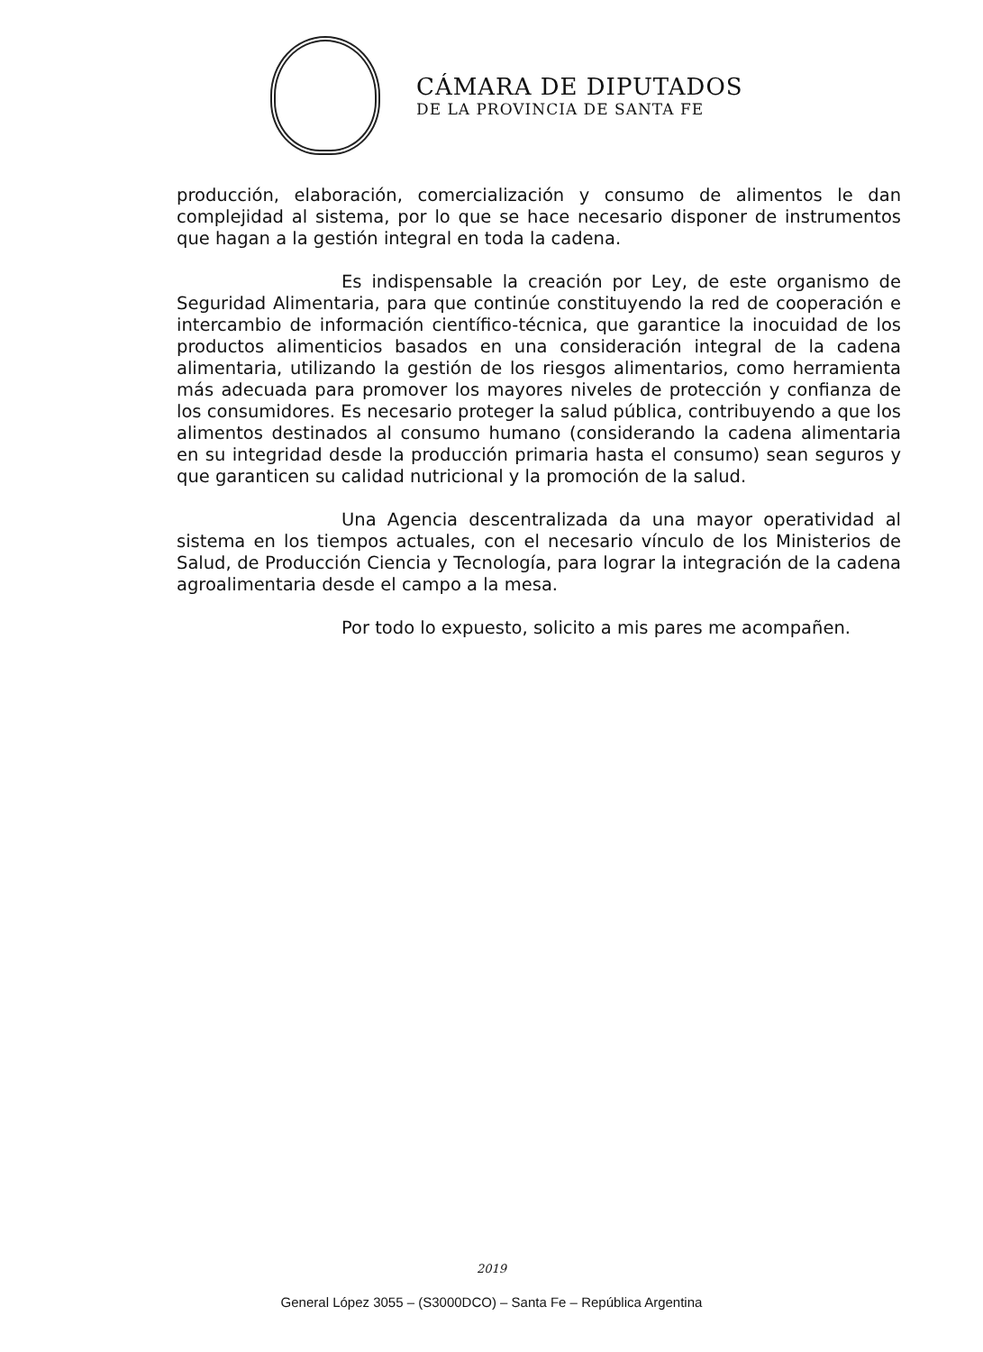CÁMARA DE DIPUTADOS
DE LA PROVINCIA DE SANTA FE
producción, elaboración, comercialización y consumo de alimentos le dan complejidad al sistema, por lo que se hace necesario disponer de instrumentos que hagan a la gestión integral en toda la cadena.
Es indispensable la creación por Ley, de este organismo de Seguridad Alimentaria, para que continúe constituyendo la red de cooperación e intercambio de información científico-técnica, que garantice la inocuidad de los productos alimenticios basados en una consideración integral de la cadena alimentaria, utilizando la gestión de los riesgos alimentarios, como herramienta más adecuada para promover los mayores niveles de protección y confianza de los consumidores. Es necesario proteger la salud pública, contribuyendo a que los alimentos destinados al consumo humano (considerando la cadena alimentaria en su integridad desde la producción primaria hasta el consumo) sean seguros y que garanticen su calidad nutricional y la promoción de la salud.
Una Agencia descentralizada da una mayor operatividad al sistema en los tiempos actuales, con el necesario vínculo de los Ministerios de Salud, de Producción Ciencia y Tecnología, para lograr la integración de la cadena agroalimentaria desde el campo a la mesa.
Por todo lo expuesto, solicito a mis pares me acompañen.
2019
General López 3055 – (S3000DCO) – Santa Fe – República Argentina